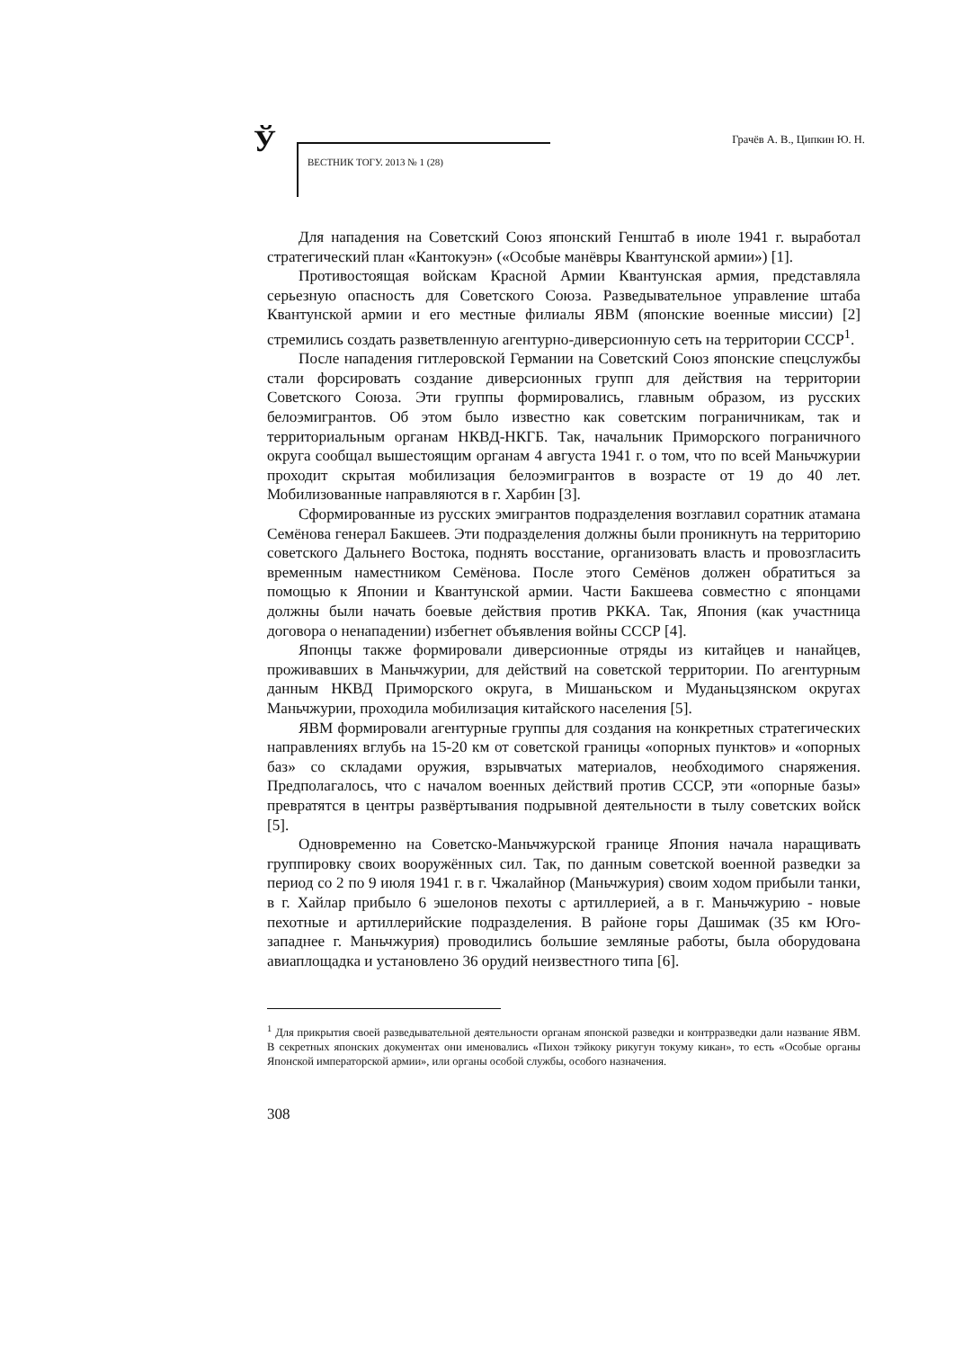Ў
ВЕСТНИК ТОГУ. 2013 № 1 (28)
Грачёв А. В., Ципкин Ю. Н.
Для нападения на Советский Союз японский Генштаб в июле 1941 г. выработал стратегический план «Кантокуэн» («Особые манёвры Квантунской армии») [1].
Противостоящая войскам Красной Армии Квантунская армия, представляла серьезную опасность для Советского Союза. Разведывательное управление штаба Квантунской армии и его местные филиалы ЯВМ (японские военные миссии) [2] стремились создать разветвленную агентурно-диверсионную сеть на территории СССР<sup>1</sup>.
После нападения гитлеровской Германии на Советский Союз японские спецслужбы стали форсировать создание диверсионных групп для действия на территории Советского Союза. Эти группы формировались, главным образом, из русских белоэмигрантов. Об этом было известно как советским пограничникам, так и территориальным органам НКВД-НКГБ. Так, начальник Приморского пограничного округа сообщал вышестоящим органам 4 августа 1941 г. о том, что по всей Маньчжурии проходит скрытая мобилизация белоэмигрантов в возрасте от 19 до 40 лет. Мобилизованные направляются в г. Харбин [3].
Сформированные из русских эмигрантов подразделения возглавил соратник атамана Семёнова генерал Бакшеев. Эти подразделения должны были проникнуть на территорию советского Дальнего Востока, поднять восстание, организовать власть и провозгласить временным наместником Семёнова. После этого Семёнов должен обратиться за помощью к Японии и Квантунской армии. Части Бакшеева совместно с японцами должны были начать боевые действия против РККА. Так, Япония (как участница договора о ненападении) избегнет объявления войны СССР [4].
Японцы также формировали диверсионные отряды из китайцев и нанайцев, проживавших в Маньчжурии, для действий на советской территории. По агентурным данным НКВД Приморского округа, в Мишаньском и Муданьцзянском округах Маньчжурии, проходила мобилизация китайского населения [5].
ЯВМ формировали агентурные группы для создания на конкретных стратегических направлениях вглубь на 15-20 км от советской границы «опорных пунктов» и «опорных баз» со складами оружия, взрывчатых материалов, необходимого снаряжения. Предполагалось, что с началом военных действий против СССР, эти «опорные базы» превратятся в центры развёртывания подрывной деятельности в тылу советских войск [5].
Одновременно на Советско-Маньчжурской границе Япония начала наращивать группировку своих вооружённых сил. Так, по данным советской военной разведки за период со 2 по 9 июля 1941 г. в г. Чжалайнор (Маньчжурия) своим ходом прибыли танки, в г. Хайлар прибыло 6 эшелонов пехоты с артиллерией, а в г. Маньчжурию - новые пехотные и артиллерийские подразделения. В районе горы Дашимак (35 км Юго-западнее г. Маньчжурия) проводились большие земляные работы, была оборудована авиаплощадка и установлено 36 орудий неизвестного типа [6].
<sup>1</sup> Для прикрытия своей разведывательной деятельности органам японской разведки и контрразведки дали название ЯВМ. В секретных японских документах они именовались «Пихон тэйкоку рикугун токуму кикан», то есть «Особые органы Японской императорской армии», или органы особой службы, особого назначения.
308